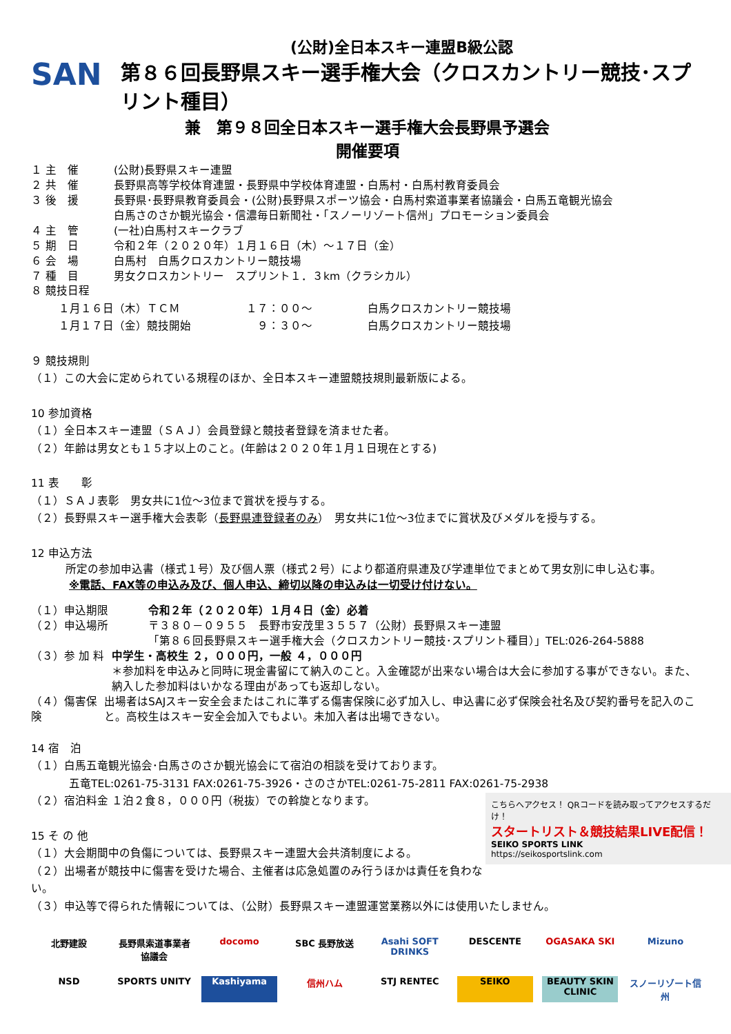(公財)全日本スキー連盟B級公認
SAN
第８６回長野県スキー選手権大会（クロスカントリー競技･スプリント種目）
兼　第９８回全日本スキー選手権大会長野県予選会
開催要項
１ 主　催 (公財)長野県スキー連盟
２ 共　催 長野県高等学校体育連盟・長野県中学校体育連盟・白馬村・白馬村教育委員会
３ 後　援 長野県･長野県教育委員会・(公財)長野県スポーツ協会・白馬村索道事業者協議会・白馬五竜観光協会
白馬さのさか観光協会・信濃毎日新聞社・「スノーリゾート信州」プロモーション委員会
４ 主　管 (一社)白馬村スキークラブ
５ 期　日 令和２年（２０２０年）１月１６日（木）～１７日（金）
６ 会　場 白馬村　白馬クロスカントリー競技場
７ 種　目 男女クロスカントリー　スプリント１．３km（クラシカル）
８ 競技日程
１月１６日（木）ＴＣＭ　　　　　　１７：００～　　　　　白馬クロスカントリー競技場
１月１７日（金）競技開始　　　　　　９：３０～　　　　　白馬クロスカントリー競技場
９ 競技規則
（１）この大会に定められている規程のほか、全日本スキー連盟競技規則最新版による。
10 参加資格
（１）全日本スキー連盟（ＳＡＪ）会員登録と競技者登録を済ませた者。
（２）年齢は男女とも１５才以上のこと。(年齢は２０２０年１月１日現在とする)
11 表　　彰
（１）ＳＡＪ表彰　男女共に1位～3位まで賞状を授与する。
（２）長野県スキー選手権大会表彰（長野県連登録者のみ）　男女共に1位～3位までに賞状及びメダルを授与する。
12 申込方法
所定の参加申込書（様式１号）及び個人票（様式２号）により都道府県連及び学連単位でまとめて男女別に申し込む事。
※電話、FAX等の申込み及び、個人申込、締切以降の申込みは一切受け付けない。
（１）申込期限 令和２年（２０２０年）１月４日（金）必着
（２）申込場所 〒３８０－０９５５　長野市安茂里３５５７（公財）長野県スキー連盟
「第８６回長野県スキー選手権大会（クロスカントリー競技･スプリント種目）」TEL:026-264-5888
（３）参 加 料 中学生・高校生 ２，０００円，一般 ４，０００円
＊参加料を申込みと同時に現金書留にて納入のこと。入金確認が出来ない場合は大会に参加する事ができない。また、納入した参加料はいかなる理由があっても返却しない。
（４）傷害保険 出場者はSAJスキー安全会またはこれに準ずる傷害保険に必ず加入し、申込書に必ず保険会社名及び契約番号を記入のこと。高校生はスキー安全会加入でもよい。未加入者は出場できない。
14 宿　泊
（１）白馬五竜観光協会･白馬さのさか観光協会にて宿泊の相談を受けております。
五竜TEL:0261-75-3131 FAX:0261-75-3926・さのさかTEL:0261-75-2811 FAX:0261-75-2938
こちらへアクセス！ QRコードを読み取ってアクセスするだけ！
スタートリスト＆競技結果LIVE配信！
SEIKO SPORTS LINK
https://seikosportslink.com
（２）宿泊料金 １泊２食８，０００円（税抜）での斡旋となります。
15 そ の 他
（１）大会期間中の負傷については、長野県スキー連盟大会共済制度による。
（２）出場者が競技中に傷害を受けた場合、主催者は応急処置のみ行うほかは責任を負わない。
（３）申込等で得られた情報については、（公財）長野県スキー連盟運営業務以外には使用いたしません。
北野建設 長野県索道事業者協議会 docomo SBC 長野放送 Asahi SOFT DRINKS DESCENTE OGASAKA SKI Mizuno NSD SPORTS UNITY Kashiyama 信州ハム STJ RENTEC SEIKO BEAUTY SKIN CLINIC スノーリゾート信州